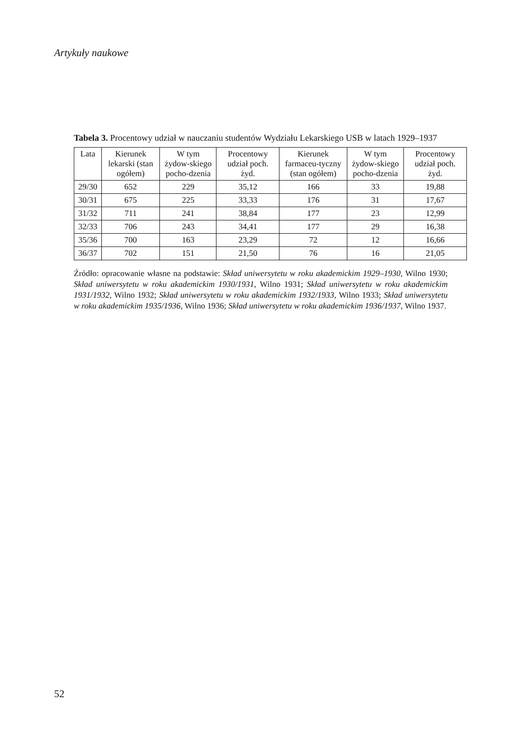Artykuły naukowe
Tabela 3. Procentowy udział w nauczaniu studentów Wydziału Lekarskiego USB w latach 1929–1937
| Lata | Kierunek lekarski (stan ogółem) | W tym żydow-skiego pocho-dzenia | Procentowy udział poch. żyd. | Kierunek farmaceu-tyczny (stan ogółem) | W tym żydow-skiego pocho-dzenia | Procentowy udział poch. żyd. |
| --- | --- | --- | --- | --- | --- | --- |
| 29/30 | 652 | 229 | 35,12 | 166 | 33 | 19,88 |
| 30/31 | 675 | 225 | 33,33 | 176 | 31 | 17,67 |
| 31/32 | 711 | 241 | 38,84 | 177 | 23 | 12,99 |
| 32/33 | 706 | 243 | 34,41 | 177 | 29 | 16,38 |
| 35/36 | 700 | 163 | 23,29 | 72 | 12 | 16,66 |
| 36/37 | 702 | 151 | 21,50 | 76 | 16 | 21,05 |
Źródło: opracowanie własne na podstawie: Skład uniwersytetu w roku akademickim 1929–1930, Wilno 1930; Skład uniwersytetu w roku akademickim 1930/1931, Wilno 1931; Skład uniwersytetu w roku akademickim 1931/1932, Wilno 1932; Skład uniwersytetu w roku akademickim 1932/1933, Wilno 1933; Skład uniwersytetu w roku akademickim 1935/1936, Wilno 1936; Skład uniwersytetu w roku akademickim 1936/1937, Wilno 1937.
52